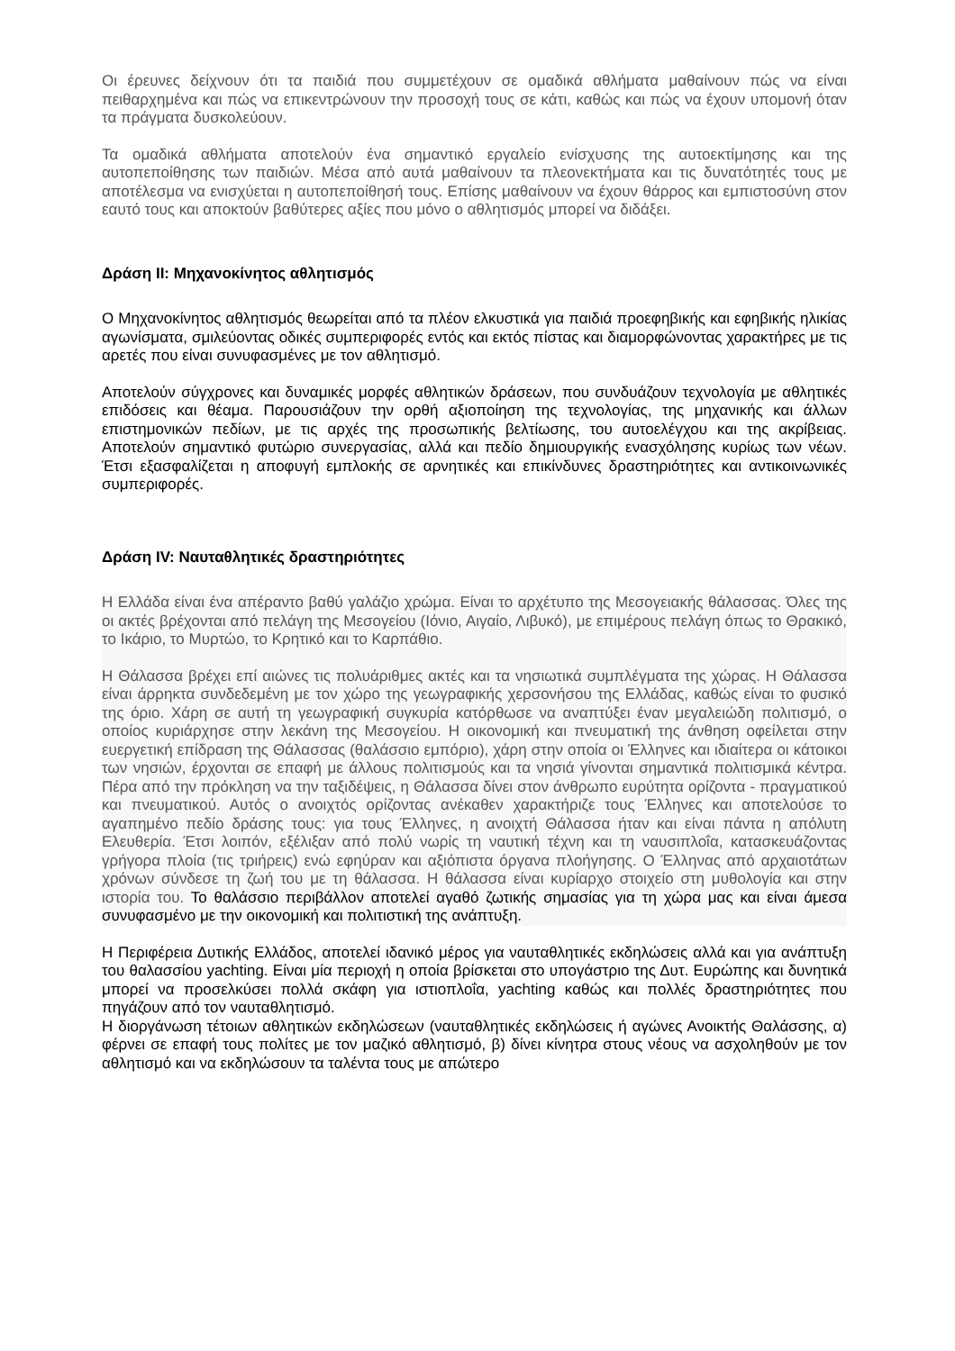Οι έρευνες δείχνουν ότι τα παιδιά που συμμετέχουν σε ομαδικά αθλήματα μαθαίνουν πώς να είναι πειθαρχημένα και πώς να επικεντρώνουν την προσοχή τους σε κάτι, καθώς και πώς να έχουν υπομονή όταν τα πράγματα δυσκολεύουν.
Τα ομαδικά αθλήματα αποτελούν ένα σημαντικό εργαλείο ενίσχυσης της αυτοεκτίμησης και της αυτοπεποίθησης των παιδιών. Μέσα από αυτά μαθαίνουν τα πλεονεκτήματα και τις δυνατότητές τους με αποτέλεσμα να ενισχύεται η αυτοπεποίθησή τους. Επίσης μαθαίνουν να έχουν θάρρος και εμπιστοσύνη στον εαυτό τους και αποκτούν βαθύτερες αξίες που μόνο ο αθλητισμός μπορεί να διδάξει.
Δράση ΙΙ: Μηχανοκίνητος αθλητισμός
Ο Μηχανοκίνητος αθλητισμός θεωρείται από τα πλέον ελκυστικά για παιδιά προεφηβικής και εφηβικής ηλικίας αγωνίσματα, σμιλεύοντας οδικές συμπεριφορές εντός και εκτός πίστας και διαμορφώνοντας χαρακτήρες με τις αρετές που είναι συνυφασμένες με τον αθλητισμό.
Αποτελούν σύγχρονες και δυναμικές μορφές αθλητικών δράσεων, που συνδυάζουν τεχνολογία με αθλητικές επιδόσεις και θέαμα. Παρουσιάζουν την ορθή αξιοποίηση της τεχνολογίας, της μηχανικής και άλλων επιστημονικών πεδίων, με τις αρχές της προσωπικής βελτίωσης, του αυτοελέγχου και της ακρίβειας. Αποτελούν σημαντικό φυτώριο συνεργασίας, αλλά και πεδίο δημιουργικής ενασχόλησης κυρίως των νέων. Έτσι εξασφαλίζεται η αποφυγή εμπλοκής σε αρνητικές και επικίνδυνες δραστηριότητες και αντικοινωνικές συμπεριφορές.
Δράση IV: Ναυταθλητικές δραστηριότητες
Η Ελλάδα είναι ένα απέραντο βαθύ γαλάζιο χρώμα. Είναι το αρχέτυπο της Μεσογειακής θάλασσας. Όλες της οι ακτές βρέχονται από πελάγη της Μεσογείου (Ιόνιο, Αιγαίο, Λιβυκό), με επιμέρους πελάγη όπως το Θρακικό, το Ικάριο, το Μυρτώο, το Κρητικό και το Καρπάθιο.
Η Θάλασσα βρέχει επί αιώνες τις πολυάριθμες ακτές και τα νησιωτικά συμπλέγματα της χώρας. Η Θάλασσα είναι άρρηκτα συνδεδεμένη με τον χώρο της γεωγραφικής χερσονήσου της Ελλάδας, καθώς είναι το φυσικό της όριο. Χάρη σε αυτή τη γεωγραφική συγκυρία κατόρθωσε να αναπτύξει έναν μεγαλειώδη πολιτισμό, ο οποίος κυριάρχησε στην λεκάνη της Μεσογείου. Η οικονομική και πνευματική της άνθηση οφείλεται στην ευεργετική επίδραση της Θάλασσας (θαλάσσιο εμπόριο), χάρη στην οποία οι Έλληνες και ιδιαίτερα οι κάτοικοι των νησιών, έρχονται σε επαφή με άλλους πολιτισμούς και τα νησιά γίνονται σημαντικά πολιτισμικά κέντρα. Πέρα από την πρόκληση να την ταξιδέψεις, η Θάλασσα δίνει στον άνθρωπο ευρύτητα ορίζοντα - πραγματικού και πνευματικού. Αυτός ο ανοιχτός ορίζοντας ανέκαθεν χαρακτήριζε τους Έλληνες και αποτελούσε το αγαπημένο πεδίο δράσης τους: για τους Έλληνες, η ανοιχτή Θάλασσα ήταν και είναι πάντα η απόλυτη Ελευθερία. Έτσι λοιπόν, εξέλιξαν από πολύ νωρίς τη ναυτική τέχνη και τη ναυσιπλοΐα, κατασκευάζοντας γρήγορα πλοία (τις τριήρεις) ενώ εφηύραν και αξιόπιστα όργανα πλοήγησης. Ο Έλληνας από αρχαιοτάτων χρόνων σύνδεσε τη ζωή του με τη θάλασσα. Η θάλασσα είναι κυρίαρχο στοιχείο στη μυθολογία και στην ιστορία του. Το θαλάσσιο περιβάλλον αποτελεί αγαθό ζωτικής σημασίας για τη χώρα μας και είναι άμεσα συνυφασμένο με την οικονομική και πολιτιστική της ανάπτυξη.
Η Περιφέρεια Δυτικής Ελλάδος, αποτελεί ιδανικό μέρος για ναυταθλητικές εκδηλώσεις αλλά και για ανάπτυξη του θαλασσίου yachting. Είναι μία περιοχή η οποία βρίσκεται στο υπογάστριο της Δυτ. Ευρώπης και δυνητικά μπορεί να προσελκύσει πολλά σκάφη για ιστιοπλοΐα, yachting καθώς και πολλές δραστηριότητες που πηγάζουν από τον ναυταθλητισμό.
Η διοργάνωση τέτοιων αθλητικών εκδηλώσεων (ναυταθλητικές εκδηλώσεις ή αγώνες Ανοικτής Θαλάσσης, α) φέρνει σε επαφή τους πολίτες με τον μαζικό αθλητισμό, β) δίνει κίνητρα στους νέους να ασχοληθούν με τον αθλητισμό και να εκδηλώσουν τα ταλέντα τους με απώτερο